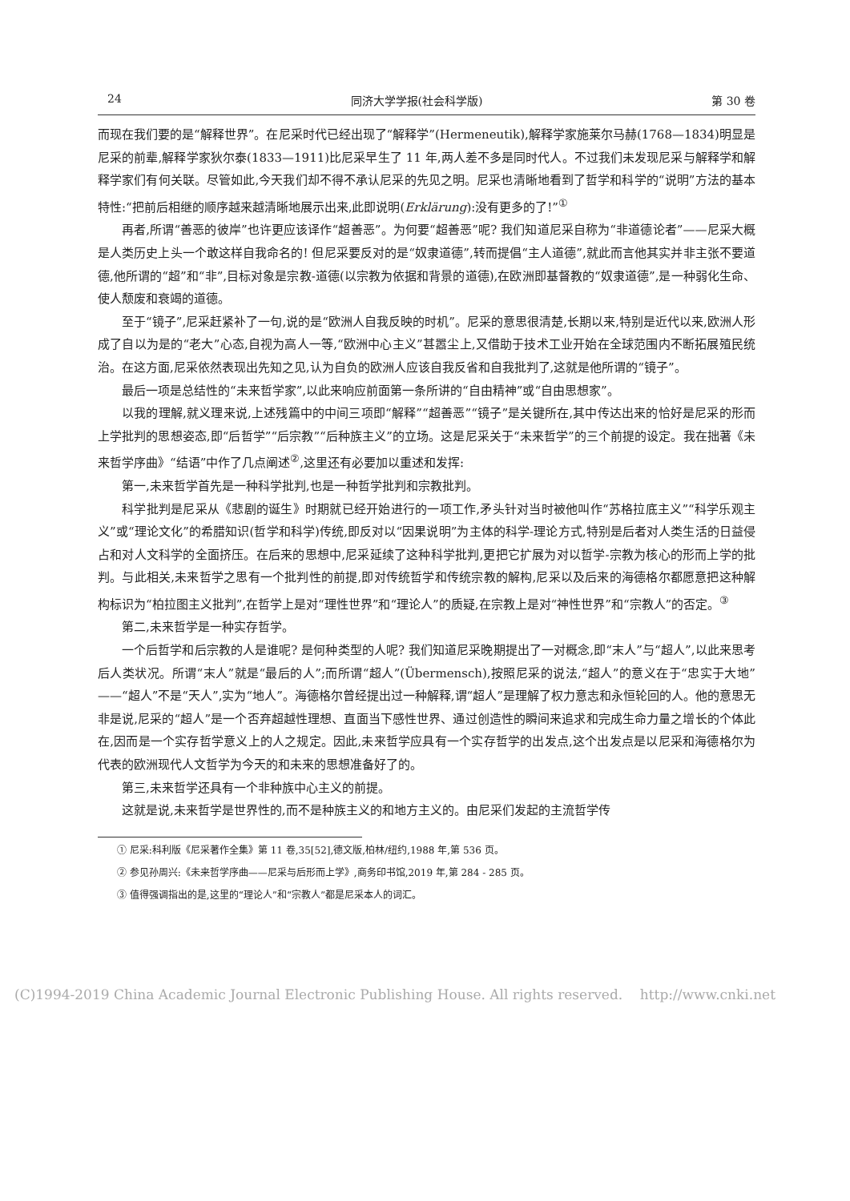24 同济大学学报(社会科学版) 第 30 卷
而现在我们要的是“解释世界”。在尼采时代已经出现了“解释学”(Hermeneutik),解释学家施莱尔马赫(1768—1834)明显是尼采的前辈,解释学家狄尔泰(1833—1911)比尼采早生了 11 年,两人差不多是同时代人。不过我们未发现尼采与解释学和解释学家们有何关联。尽管如此,今天我们却不得不承认尼采的先见之明。尼采也清晰地看到了哲学和科学的“说明”方法的基本特性:“把前后相继的顺序越来越清晰地展示出来,此即说明(Erklärung):没有更多的了!”<sup>①</sup>
再者,所谓“善恶的彼岸”也许更应该译作“超善恶”。为何要“超善恶”呢? 我们知道尼采自称为“非道德论者”——尼采大概是人类历史上头一个敢这样自我命名的! 但尼采要反对的是“奴隶道德”,转而提倡“主人道德”,就此而言他其实并非主张不要道德,他所谓的“超”和“非”,目标对象是宗教-道德(以宗教为依据和背景的道德),在欧洲即基督教的“奴隶道德”,是一种弱化生命、使人颓废和衰竭的道德。
至于“镜子”,尼采赶紧补了一句,说的是“欧洲人自我反映的时机”。尼采的意思很清楚,长期以来,特别是近代以来,欧洲人形成了自以为是的“老大”心态,自视为高人一等,“欧洲中心主义”甚嚣尘上,又借助于技术工业开始在全球范围内不断拓展殖民统治。在这方面,尼采依然表现出先知之见,认为自负的欧洲人应该自我反省和自我批判了,这就是他所谓的“镜子”。
最后一项是总结性的“未来哲学家”,以此来响应前面第一条所讲的“自由精神”或“自由思想家”。
以我的理解,就义理来说,上述残篇中的中间三项即“解释”“超善恶”“镜子”是关键所在,其中传达出来的恰好是尼采的形而上学批判的思想姿态,即“后哲学”“后宗教”“后种族主义”的立场。这是尼采关于“未来哲学”的三个前提的设定。我在拙著《未来哲学序曲》“结语”中作了几点阐述<sup>②</sup>,这里还有必要加以重述和发挥:
第一,未来哲学首先是一种科学批判,也是一种哲学批判和宗教批判。
科学批判是尼采从《悲剧的诞生》时期就已经开始进行的一项工作,矛头针对当时被他叫作“苏格拉底主义”“科学乐观主义”或“理论文化”的希腊知识(哲学和科学)传统,即反对以“因果说明”为主体的科学-理论方式,特别是后者对人类生活的日益侵占和对人文科学的全面挤压。在后来的思想中,尼采延续了这种科学批判,更把它扩展为对以哲学-宗教为核心的形而上学的批判。与此相关,未来哲学之思有一个批判性的前提,即对传统哲学和传统宗教的解构,尼采以及后来的海德格尔都愿意把这种解构标识为“柏拉图主义批判”,在哲学上是对“理性世界”和“理论人”的质疑,在宗教上是对“神性世界”和“宗教人”的否定。<sup>③</sup>
第二,未来哲学是一种实存哲学。
一个后哲学和后宗教的人是谁呢? 是何种类型的人呢? 我们知道尼采晚期提出了一对概念,即“末人”与“超人”,以此来思考后人类状况。所谓“末人”就是“最后的人”;而所谓“超人”(Übermensch),按照尼采的说法,“超人”的意义在于“忠实于大地”——“超人”不是“天人”,实为“地人”。海德格尔曾经提出过一种解释,谓“超人”是理解了权力意志和永恒轮回的人。他的意思无非是说,尼采的“超人”是一个否弃超越性理想、直面当下感性世界、通过创造性的瞬间来追求和完成生命力量之增长的个体此在,因而是一个实存哲学意义上的人之规定。因此,未来哲学应具有一个实存哲学的出发点,这个出发点是以尼采和海德格尔为代表的欧洲现代人文哲学为今天的和未来的思想准备好了的。
第三,未来哲学还具有一个非种族中心主义的前提。
这就是说,未来哲学是世界性的,而不是种族主义的和地方主义的。由尼采们发起的主流哲学传
① 尼采:科利版《尼采著作全集》第 11 卷,35[52],德文版,柏林/纽约,1988 年,第 536 页。
② 参见孙周兴:《未来哲学序曲——尼采与后形而上学》,商务印书馆,2019 年,第 284 - 285 页。
③ 值得强调指出的是,这里的“理论人”和“宗教人”都是尼采本人的词汇。
(C)1994-2019 China Academic Journal Electronic Publishing House. All rights reserved. http://www.cnki.net